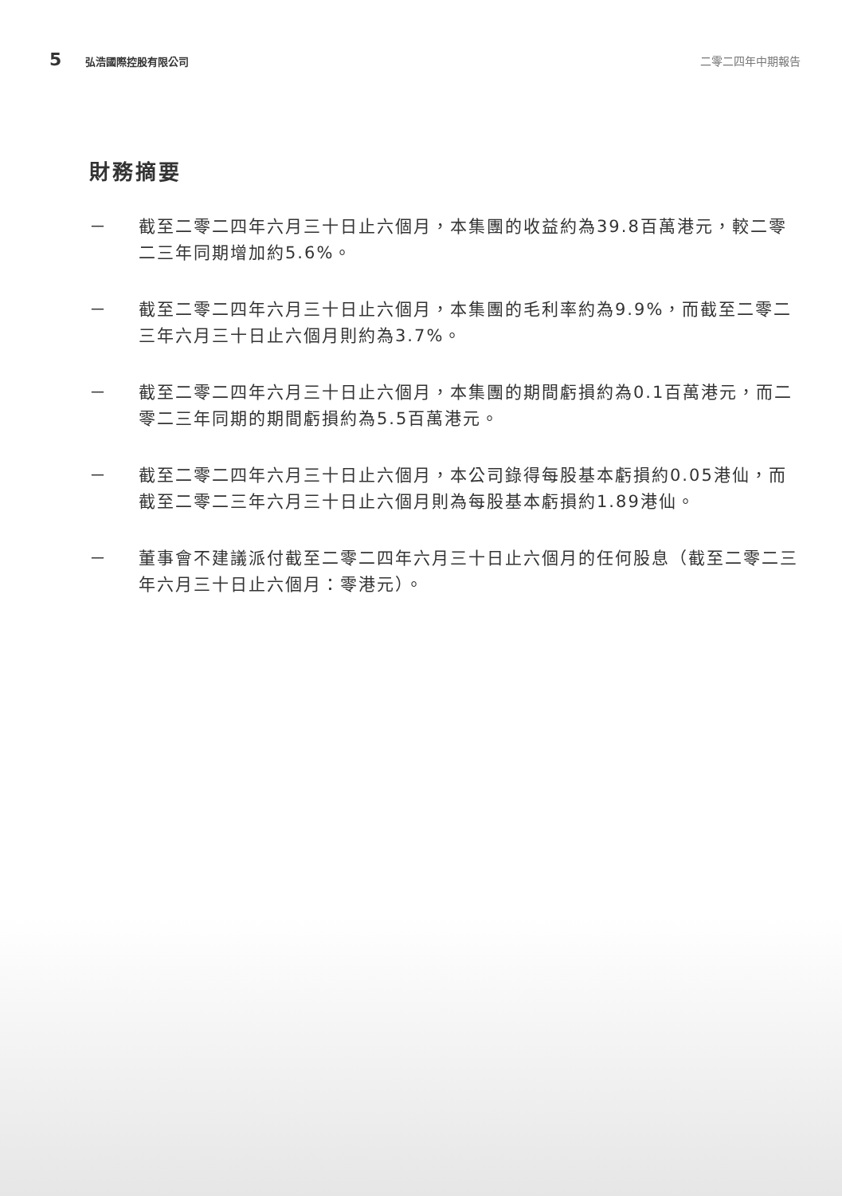5 弘浩國際控股有限公司 二零二四年中期報告
財務摘要
－ 截至二零二四年六月三十日止六個月，本集團的收益約為39.8百萬港元，較二零二三年同期增加約5.6%。
－ 截至二零二四年六月三十日止六個月，本集團的毛利率約為9.9%，而截至二零二三年六月三十日止六個月則約為3.7%。
－ 截至二零二四年六月三十日止六個月，本集團的期間虧損約為0.1百萬港元，而二零二三年同期的期間虧損約為5.5百萬港元。
－ 截至二零二四年六月三十日止六個月，本公司錄得每股基本虧損約0.05港仙，而截至二零二三年六月三十日止六個月則為每股基本虧損約1.89港仙。
－ 董事會不建議派付截至二零二四年六月三十日止六個月的任何股息（截至二零二三年六月三十日止六個月：零港元）。